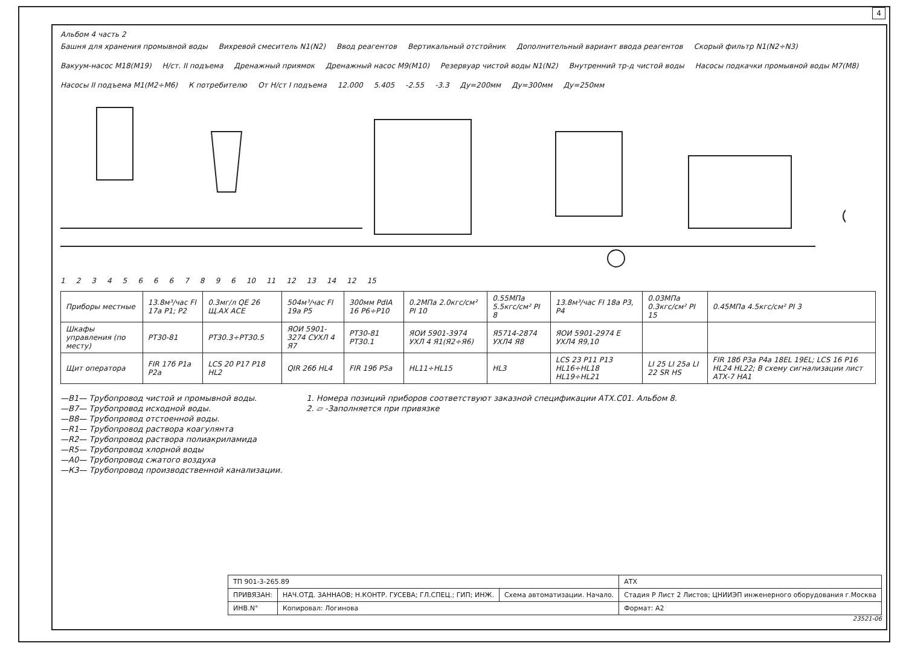4
Альбом 4 часть 2
Башня для хранения промывной воды Вихревой смеситель N1(N2) Ввод реагентов Вертикальный отстойник Дополнительный вариант ввода реагентов Скорый фильтр N1(N2÷N3) Вакуум-насос M18(M19) Н/ст. II подъема Дренажный приямок Дренажный насос M9(M10) Резервуар чистой воды N1(N2) Внутренний тр-д чистой воды Насосы подкачки промывной воды M7(M8) Насосы II подъема M1(M2÷M6) К потребителю От Н/ст I подъема 12.000 5.405 -2.55 -3.3 Ду=200мм Ду=300мм Ду=250мм
123456667896 10 11 12 13 14 12 15
| Приборы местные | 13.8м³/час FI 17а P1; P2 | 0.3мг/л QE 26 Щ.АХ АСЕ | 504м³/час FI 19а P5 | 300мм PdIA 16 P6÷P10 | 0.2МПа 2.0кгс/см² PI 10 | 0.55МПа 5.5кгс/см² PI 8 | 13.8м³/час FI 18а P3, P4 | 0.03МПа 0.3кгс/см² PI 15 | 0.45МПа 4.5кгс/см² PI 3 |
| Шкафы управления (по месту) | PT30-81 | PT30.3÷PT30.5 | ЯОИ 5901-3274 СУХЛ 4 Я7 | PT30-81 PT30.1 | ЯОИ 5901-3974 УХЛ 4 Я1(Я2÷Я6) | Я5714-2874 УХЛ4 Я8 | ЯОИ 5901-2974 Е УХЛ4 Я9,10 | | |
| Щит оператора | FIR 17б P1а P2а | LCS 20 P17 P18 HL2 | QIR 26б HL4 | FIR 19б P5а | HL11÷HL15 | HL3 | LCS 23 P11 P13 HL16÷HL18 HL19÷HL21 | LI 25 LI 25а LI 22 SR HS | FIR 18б P3а P4а 18EL 19EL; LCS 16 P16 HL24 HL22; В схему сигнализации лист АТХ-7 НА1 |
—В1— Трубопровод чистой и промывной воды.
—В7— Трубопровод исходной воды.
—В8— Трубопровод отстоенной воды.
—R1— Трубопровод раствора коагулянта
—R2— Трубопровод раствора полиакриламида
—R5— Трубопровод хлорной воды
—А0— Трубопровод сжатого воздуха
—К3— Трубопровод производственной канализации.
1. Номера позиций приборов соответствуют заказной спецификации АТХ.С01. Альбом 8.
2. ▱ -Заполняется при привязке
| ТП 901-3-265.89 | | | АТХ |
| ПРИВЯЗАН: | НАЧ.ОТД. ЗАННАОВ; Н.КОНТР. ГУСЕВА; ГЛ.СПЕЦ.; ГИП; ИНЖ. | Схема автоматизации. Начало. | Стадия Р Лист 2 Листов; ЦНИИЭП инженерного оборудования г.Москва |
| ИНВ.N° | Копировал: Логинова | | Формат: А2 |
23521-06